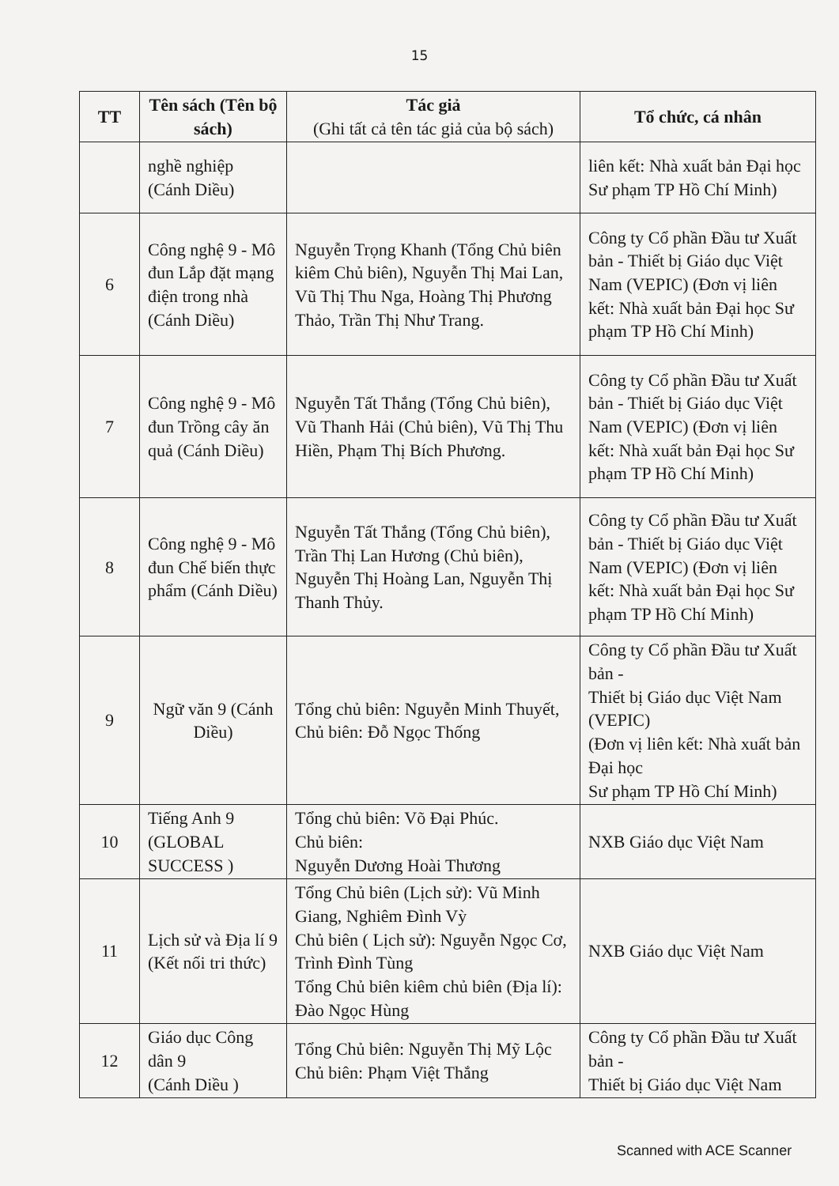15
| TT | Tên sách (Tên bộ sách) | Tác giả (Ghi tất cả tên tác giả của bộ sách) | Tổ chức, cá nhân |
| --- | --- | --- | --- |
| | nghề nghiệp (Cánh Diều) | | liên kết: Nhà xuất bản Đại học Sư phạm TP Hồ Chí Minh) |
| 6 | Công nghệ 9 - Mô đun Lắp đặt mạng điện trong nhà (Cánh Diều) | Nguyễn Trọng Khanh (Tổng Chủ biên kiêm Chủ biên), Nguyễn Thị Mai Lan, Vũ Thị Thu Nga, Hoàng Thị Phương Thảo, Trần Thị Như Trang. | Công ty Cổ phần Đầu tư Xuất bản - Thiết bị Giáo dục Việt Nam (VEPIC) (Đơn vị liên kết: Nhà xuất bản Đại học Sư phạm TP Hồ Chí Minh) |
| 7 | Công nghệ 9 - Mô đun Trồng cây ăn quả (Cánh Diều) | Nguyễn Tất Thắng (Tổng Chủ biên), Vũ Thanh Hải (Chủ biên), Vũ Thị Thu Hiền, Phạm Thị Bích Phương. | Công ty Cổ phần Đầu tư Xuất bản - Thiết bị Giáo dục Việt Nam (VEPIC) (Đơn vị liên kết: Nhà xuất bản Đại học Sư phạm TP Hồ Chí Minh) |
| 8 | Công nghệ 9 - Mô đun Chế biến thực phẩm (Cánh Diều) | Nguyễn Tất Thắng (Tổng Chủ biên), Trần Thị Lan Hương (Chủ biên), Nguyễn Thị Hoàng Lan, Nguyễn Thị Thanh Thủy. | Công ty Cổ phần Đầu tư Xuất bản - Thiết bị Giáo dục Việt Nam (VEPIC) (Đơn vị liên kết: Nhà xuất bản Đại học Sư phạm TP Hồ Chí Minh) |
| 9 | Ngữ văn 9 (Cánh Diều) | Tổng chủ biên: Nguyễn Minh Thuyết, Chủ biên: Đỗ Ngọc Thống | Công ty Cổ phần Đầu tư Xuất bản - Thiết bị Giáo dục Việt Nam (VEPIC) (Đơn vị liên kết: Nhà xuất bản Đại học Sư phạm TP Hồ Chí Minh) |
| 10 | Tiếng Anh 9 (GLOBAL SUCCESS ) | Tổng chủ biên: Võ Đại Phúc. Chủ biên: Nguyễn Dương Hoài Thương | NXB Giáo dục Việt Nam |
| 11 | Lịch sử và Địa lí 9 (Kết nối tri thức) | Tổng Chủ biên (Lịch sử): Vũ Minh Giang, Nghiêm Đình Vỳ Chủ biên ( Lịch sử): Nguyễn Ngọc Cơ, Trình Đình Tùng Tổng Chủ biên kiêm chủ biên (Địa lí): Đào Ngọc Hùng | NXB Giáo dục Việt Nam |
| 12 | Giáo dục Công dân 9 (Cánh Diều ) | Tổng Chủ biên: Nguyễn Thị Mỹ Lộc Chủ biên: Phạm Việt Thắng | Công ty Cổ phần Đầu tư Xuất bản - Thiết bị Giáo dục Việt Nam |
Scanned with ACE Scanner